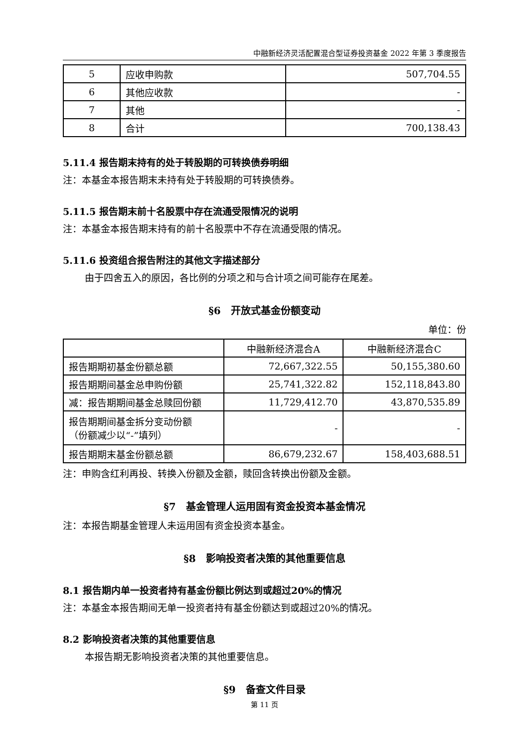中融新经济灵活配置混合型证券投资基金 2022 年第 3 季度报告
| 5 | 应收申购款 | 507,704.55 |
| 6 | 其他应收款 | - |
| 7 | 其他 | - |
| 8 | 合计 | 700,138.43 |
5.11.4 报告期末持有的处于转股期的可转换债券明细
注：本基金本报告期末未持有处于转股期的可转换债券。
5.11.5 报告期末前十名股票中存在流通受限情况的说明
注：本基金本报告期末持有的前十名股票中不存在流通受限的情况。
5.11.6 投资组合报告附注的其他文字描述部分
由于四舍五入的原因，各比例的分项之和与合计项之间可能存在尾差。
§6　开放式基金份额变动
单位：份
| | 中融新经济混合A | 中融新经济混合C |
| 报告期期初基金份额总额 | 72,667,322.55 | 50,155,380.60 |
| 报告期期间基金总申购份额 | 25,741,322.82 | 152,118,843.80 |
| 减：报告期期间基金总赎回份额 | 11,729,412.70 | 43,870,535.89 |
| 报告期期间基金拆分变动份额 （份额减少以“-”填列） | - | - |
| 报告期期末基金份额总额 | 86,679,232.67 | 158,403,688.51 |
注：申购含红利再投、转换入份额及金额，赎回含转换出份额及金额。
§7　基金管理人运用固有资金投资本基金情况
注：本报告期基金管理人未运用固有资金投资本基金。
§8　影响投资者决策的其他重要信息
8.1 报告期内单一投资者持有基金份额比例达到或超过20%的情况
注：本基金本报告期间无单一投资者持有基金份额达到或超过20%的情况。
8.2 影响投资者决策的其他重要信息
本报告期无影响投资者决策的其他重要信息。
§9　备查文件目录
第 11 页